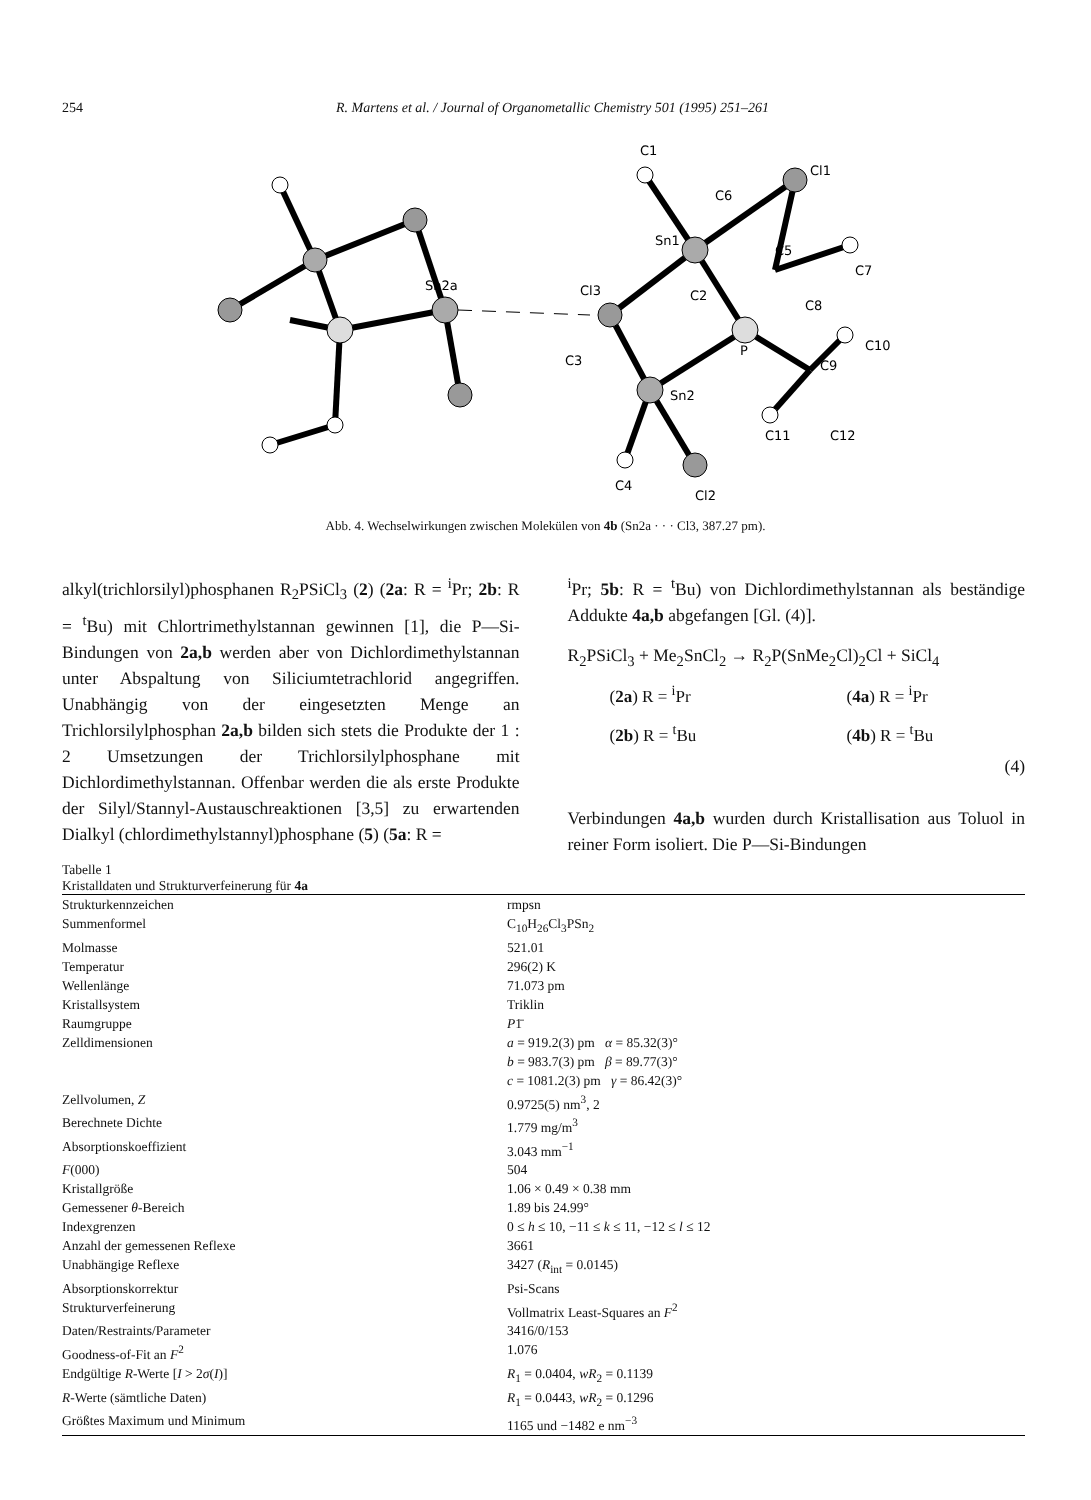254 R. Martens et al. / Journal of Organometallic Chemistry 501 (1995) 251–261
Sn2a
C1
Cl1
C6
Sn1
C5
C7
Cl3
C2
C8
P
C10
C3
C9
Sn2
C11
C12
C4
Cl2
Abb. 4. Wechselwirkungen zwischen Molekülen von 4b (Sn2a · · · Cl3, 387.27 pm).
alkyl(trichlorsilyl)phosphanen R<sub>2</sub>PSiCl<sub>3</sub> (2) (2a: R = <sup>i</sup>Pr; 2b: R = <sup>t</sup>Bu) mit Chlortrimethylstannan gewinnen [1], die P—Si-Bindungen von 2a,b werden aber von Dichlordimethylstannan unter Abspaltung von Siliciumtetrachlorid angegriffen. Unabhängig von der eingesetzten Menge an Trichlorsilylphosphan 2a,b bilden sich stets die Produkte der 1 : 2 Umsetzungen der Trichlorsilylphosphane mit Dichlordimethylstannan. Offenbar werden die als erste Produkte der Silyl/Stannyl-Austauschreaktionen [3,5] zu erwartenden Dialkyl (chlordimethylstannyl)phosphane (5) (5a: R =
<sup>i</sup> Pr; 5b: R = <sup>t</sup>Bu) von Dichlordimethylstannan als beständige Addukte 4a,b abgefangen [Gl. (4)].
R<sub>2</sub>PSiCl<sub>3</sub> + Me<sub>2</sub>SnCl<sub>2</sub> → R<sub>2</sub>P(SnMe<sub>2</sub>Cl)<sub>2</sub>Cl + SiCl<sub>4</sub>
| ( 2a ) R = <sup>i</sup>Pr | ( 4a ) R = <sup>i</sup>Pr |
| ( 2b ) R = <sup>t</sup>Bu | ( 4b ) R = <sup>t</sup>Bu |
(4)
Verbindungen 4a,b wurden durch Kristallisation aus Toluol in reiner Form isoliert. Die P—Si-Bindungen
Tabelle 1
Kristalldaten und Strukturverfeinerung für 4a
| Strukturkennzeichen | rmpsn |
| Summenformel | C<sub>10</sub>H<sub>26</sub>Cl<sub>3</sub>PSn<sub>2</sub> |
| Molmasse | 521.01 |
| Temperatur | 296(2) K |
| Wellenlänge | 71.073 pm |
| Kristallsystem | Triklin |
| Raumgruppe | P 1̄ |
| Zelldimensionen | a = 919.2(3) pm α = 85.32(3)° b = 983.7(3) pm β = 89.77(3)° c = 1081.2(3) pm γ = 86.42(3)° |
| Zellvolumen, Z | 0.9725(5) nm<sup>3</sup>, 2 |
| Berechnete Dichte | 1.779 mg/m<sup>3</sup> |
| Absorptionskoeffizient | 3.043 mm<sup>−1</sup> |
| F (000) | 504 |
| Kristallgröße | 1.06 × 0.49 × 0.38 mm |
| Gemessener θ -Bereich | 1.89 bis 24.99° |
| Indexgrenzen | 0 ≤ h ≤ 10, −11 ≤ k ≤ 11, −12 ≤ l ≤ 12 |
| Anzahl der gemessenen Reflexe | 3661 |
| Unabhängige Reflexe | 3427 ( R<sub>int</sub> = 0.0145) |
| Absorptionskorrektur | Psi-Scans |
| Strukturverfeinerung | Vollmatrix Least-Squares an F<sup>2</sup> |
| Daten/Restraints/Parameter | 3416/0/153 |
| Goodness-of-Fit an F<sup>2</sup> | 1.076 |
| Endgültige R -Werte [ I > 2 σ ( I )] | R<sub>1</sub> = 0.0404, wR<sub>2</sub> = 0.1139 |
| R -Werte (sämtliche Daten) | R<sub>1</sub> = 0.0443, wR<sub>2</sub> = 0.1296 |
| Größtes Maximum und Minimum | 1165 und −1482 e nm<sup>−3</sup> |